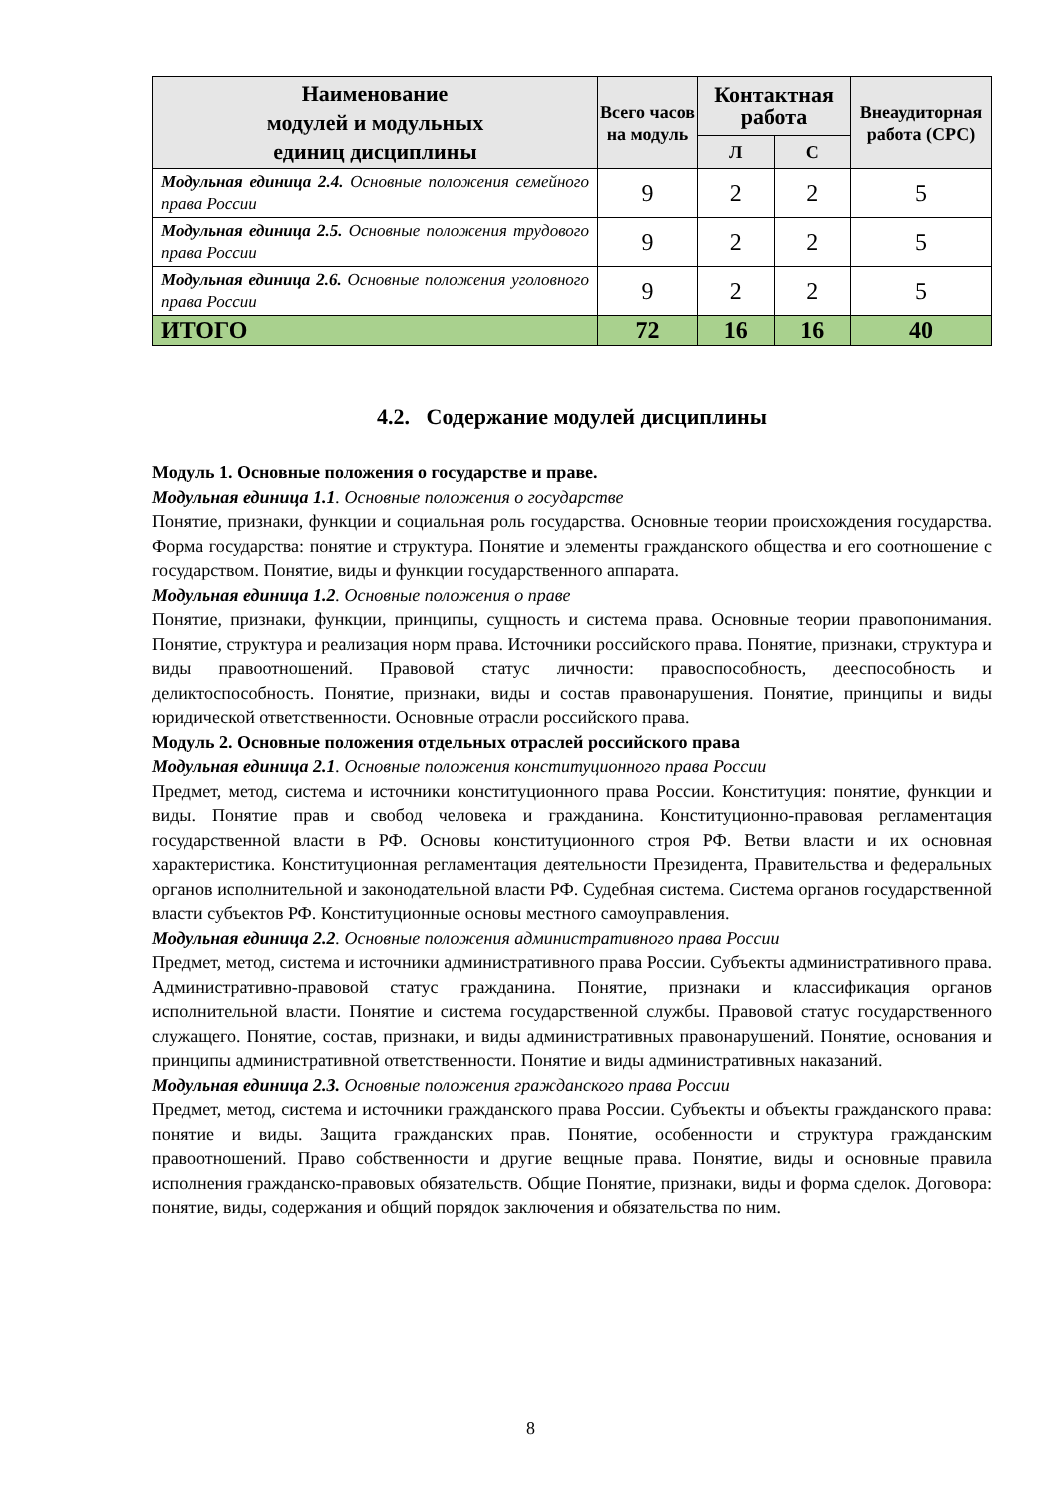| Наименование модулей и модульных единиц дисциплины | Всего часов на мо­дуль | Контактная работа | | Внеауди­торная работа (СРС) |
| --- | --- | --- | --- | --- |
| | | Л | С | |
| Модульная единица 2.4. Основные положения се­мейного права России | 9 | 2 | 2 | 5 |
| Модульная единица 2.5. Основные положения трудового права России | 9 | 2 | 2 | 5 |
| Модульная единица 2.6. Основные положения уго­ловного права России | 9 | 2 | 2 | 5 |
| ИТОГО | 72 | 16 | 16 | 40 |
4.2. Содержание модулей дисциплины
Модуль 1. Основные положения о государстве и праве.
Модульная единица 1.1. Основные положения о государстве
Понятие, признаки, функции и социальная роль государства. Основные теории происхождения государства. Форма государства: понятие и структура. Понятие и элементы гражданского общества и его соотношение с государством. Понятие, виды и функции государственного аппарата.
Модульная единица 1.2. Основные положения о праве
Понятие, признаки, функции, принципы, сущность и система права. Основные теории правопонимания. Понятие, структура и реализация норм права. Источники российского права. Понятие, признаки, структура и виды правоотношений. Правовой статус личности: правоспособность, дееспособность и деликтоспособность. Понятие, признаки, виды и состав правонарушения. Понятие, принципы и виды юридической ответственности. Основные отрасли российского права.
Модуль 2. Основные положения отдельных отраслей российского права
Модульная единица 2.1. Основные положения конституционного права России
Предмет, метод, система и источники конституционного права России. Конституция: по­нятие, функции и виды. Понятие прав и свобод человека и гражданина. Конституционно-правовая регламентация государственной власти в РФ. Основы конституционного строя РФ. Ветви власти и их основная характеристика. Конституционная регламентация дея­тельности Президента, Правительства и федеральных органов исполнительной и законо­дательной власти РФ. Судебная система. Система органов государственной власти субъ­ектов РФ. Конституционные основы местного самоуправления.
Модульная единица 2.2. Основные положения административного права России
Предмет, метод, система и источники административного права России. Субъекты административного права. Административно-правовой статус гражданина. Понятие, признаки и классификация органов исполнительной власти. Понятие и система государственной службы. Правовой статус государственного служащего. Понятие, состав, признаки, и виды административных правонарушений. Понятие, основания и принципы административной ответственности. Понятие и виды административных наказаний.
Модульная единица 2.3. Основные положения гражданского права России
Предмет, метод, система и источники гражданского права России. Субъекты и объекты гражданского права: понятие и виды. Защита гражданских прав. Понятие, особенности и структура гражданским правоотношений. Право собственности и другие вещные права. Понятие, виды и основные правила исполнения гражданско-правовых обязательств. Об­щие Понятие, признаки, виды и форма сделок. Договора: понятие, виды, содержания и общий порядок заключения и обязательства по ним.
8